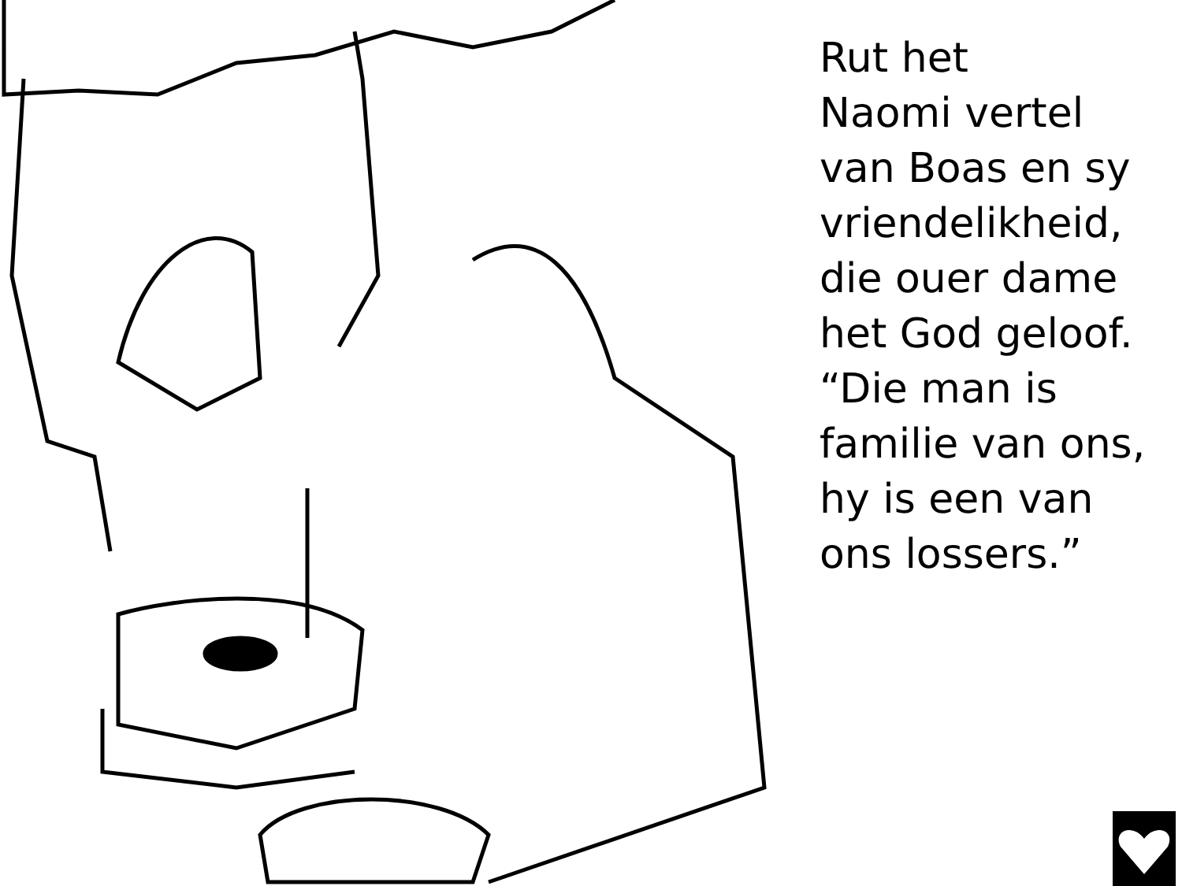Rut het
Naomi vertel
van Boas en sy
vriendelikheid,
die ouer dame
het God geloof.
“Die man is
familie van ons,
hy is een van
ons lossers.”